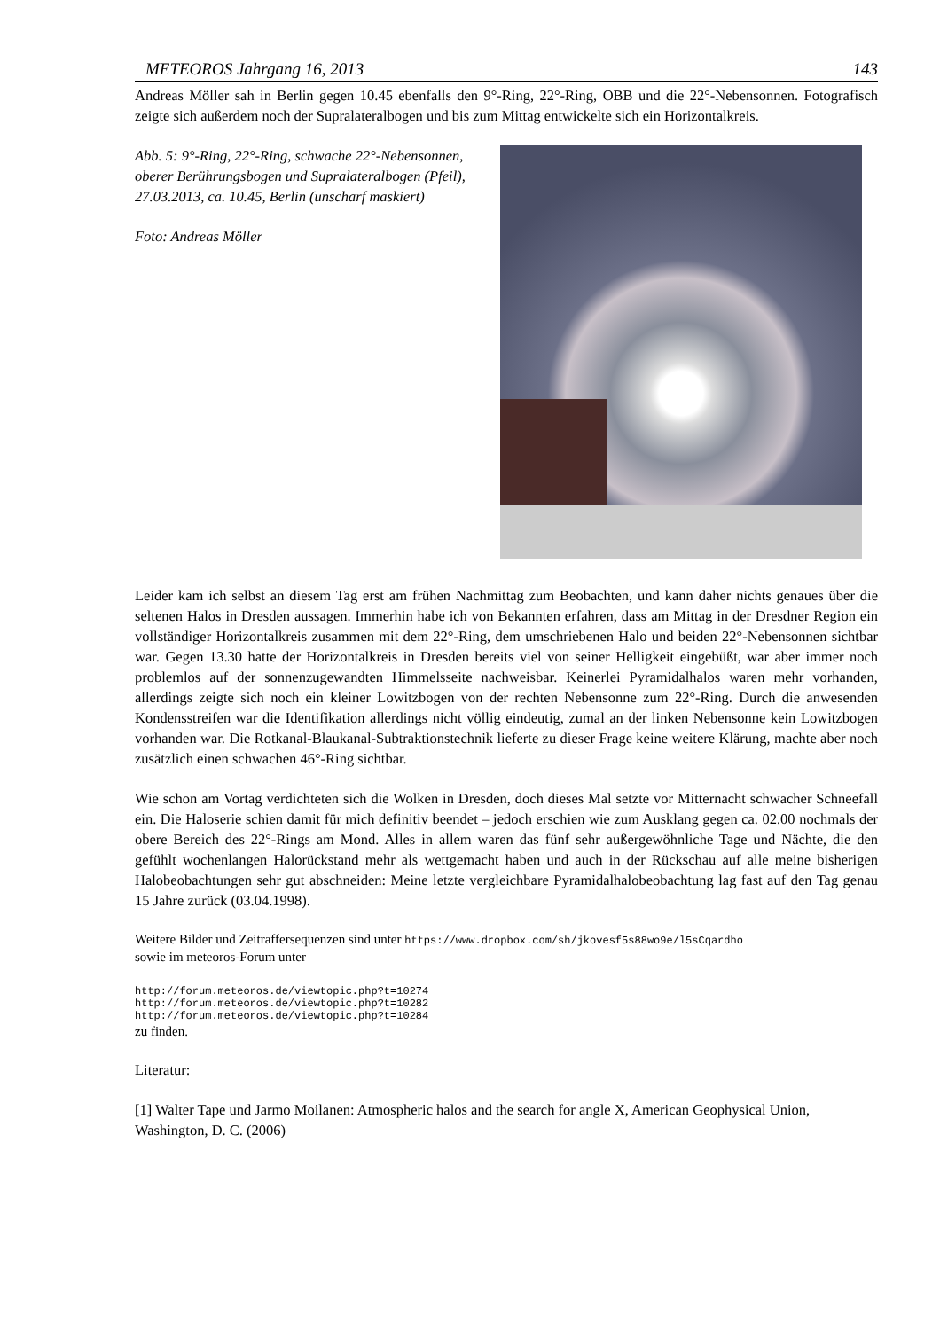METEOROS Jahrgang 16, 2013 143
Andreas Möller sah in Berlin gegen 10.45 ebenfalls den 9°-Ring, 22°-Ring, OBB und die 22°-Nebensonnen. Fotografisch zeigte sich außerdem noch der Supralateralbogen und bis zum Mittag entwickelte sich ein Horizontalkreis.
Abb. 5: 9°-Ring, 22°-Ring, schwache 22°-Nebensonnen, oberer Berührungsbogen und Supralateralbogen (Pfeil), 27.03.2013, ca. 10.45, Berlin (unscharf maskiert)
Foto: Andreas Möller
Leider kam ich selbst an diesem Tag erst am frühen Nachmittag zum Beobachten, und kann daher nichts genaues über die seltenen Halos in Dresden aussagen. Immerhin habe ich von Bekannten erfahren, dass am Mittag in der Dresdner Region ein vollständiger Horizontalkreis zusammen mit dem 22°-Ring, dem umschriebenen Halo und beiden 22°-Nebensonnen sichtbar war. Gegen 13.30 hatte der Horizontalkreis in Dresden bereits viel von seiner Helligkeit eingebüßt, war aber immer noch problemlos auf der sonnenzugewandten Himmelsseite nachweisbar. Keinerlei Pyramidalhalos waren mehr vorhanden, allerdings zeigte sich noch ein kleiner Lowitzbogen von der rechten Nebensonne zum 22°-Ring. Durch die anwesenden Kondensstreifen war die Identifikation allerdings nicht völlig eindeutig, zumal an der linken Nebensonne kein Lowitzbogen vorhanden war. Die Rotkanal-Blaukanal-Subtraktionstechnik lieferte zu dieser Frage keine weitere Klärung, machte aber noch zusätzlich einen schwachen 46°-Ring sichtbar.
Wie schon am Vortag verdichteten sich die Wolken in Dresden, doch dieses Mal setzte vor Mitternacht schwacher Schneefall ein. Die Haloserie schien damit für mich definitiv beendet – jedoch erschien wie zum Ausklang gegen ca. 02.00 nochmals der obere Bereich des 22°-Rings am Mond. Alles in allem waren das fünf sehr außergewöhnliche Tage und Nächte, die den gefühlt wochenlangen Halorückstand mehr als wettgemacht haben und auch in der Rückschau auf alle meine bisherigen Halobeobachtungen sehr gut abschneiden: Meine letzte vergleichbare Pyramidalhalobeobachtung lag fast auf den Tag genau 15 Jahre zurück (03.04.1998).
Weitere Bilder und Zeitraffersequenzen sind unter https://www.dropbox.com/sh/jkovesf5s88wo9e/l5sCqardho
sowie im meteoros-Forum unter
http://forum.meteoros.de/viewtopic.php?t=10274
http://forum.meteoros.de/viewtopic.php?t=10282
http://forum.meteoros.de/viewtopic.php?t=10284
zu finden.
Literatur:
[1] Walter Tape und Jarmo Moilanen: Atmospheric halos and the search for angle X, American Geophysical Union, Washington, D. C. (2006)